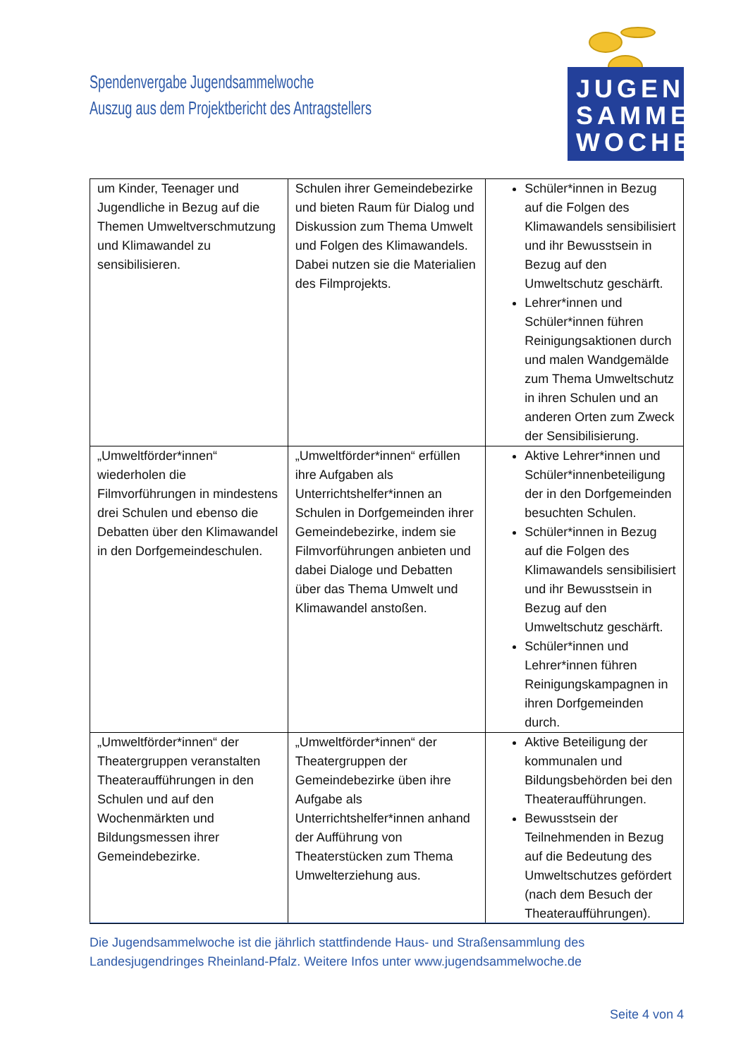Spendenvergabe Jugendsammelwoche
Auszug aus dem Projektbericht des Antragstellers
JUGEND
SAMMEL
WOCHE
| um Kinder, Teenager und Jugendliche in Bezug auf die Themen Umweltverschmutzung und Klimawandel zu sensibilisieren. | Schulen ihrer Gemeindebezirke und bieten Raum für Dialog und Diskussion zum Thema Umwelt und Folgen des Klimawandels. Dabei nutzen sie die Materialien des Filmprojekts. | Schüler*innen in Bezug auf die Folgen des Klimawandels sensibilisiert und ihr Bewusstsein in Bezug auf den Umweltschutz geschärft. Lehrer*innen und Schüler*innen führen Reinigungsaktionen durch und malen Wandgemälde zum Thema Umweltschutz in ihren Schulen und an anderen Orten zum Zweck der Sensibilisierung. |
| „Umweltförder*innen“ wiederholen die Filmvorführungen in mindestens drei Schulen und ebenso die Debatten über den Klimawandel in den Dorfgemeindeschulen. | „Umweltförder*innen“ erfüllen ihre Aufgaben als Unterrichtshelfer*innen an Schulen in Dorfgemeinden ihrer Gemeindebezirke, indem sie Filmvorführungen anbieten und dabei Dialoge und Debatten über das Thema Umwelt und Klimawandel anstoßen. | Aktive Lehrer*innen und Schüler*innenbeteiligung der in den Dorfgemeinden besuchten Schulen. Schüler*innen in Bezug auf die Folgen des Klimawandels sensibilisiert und ihr Bewusstsein in Bezug auf den Umweltschutz geschärft. Schüler*innen und Lehrer*innen führen Reinigungskampagnen in ihren Dorfgemeinden durch. |
| „Umweltförder*innen“ der Theatergruppen veranstalten Theateraufführungen in den Schulen und auf den Wochenmärkten und Bildungsmessen ihrer Gemeindebezirke. | „Umweltförder*innen“ der Theatergruppen der Gemeindebezirke üben ihre Aufgabe als Unterrichtshelfer*innen anhand der Aufführung von Theaterstücken zum Thema Umwelterziehung aus. | Aktive Beteiligung der kommunalen und Bildungsbehörden bei den Theateraufführungen. Bewusstsein der Teilnehmenden in Bezug auf die Bedeutung des Umweltschutzes gefördert (nach dem Besuch der Theateraufführungen). |
Die Jugendsammelwoche ist die jährlich stattfindende Haus- und Straßensammlung des Landesjugendringes Rheinland-Pfalz. Weitere Infos unter www.jugendsammelwoche.de
Seite 4 von 4